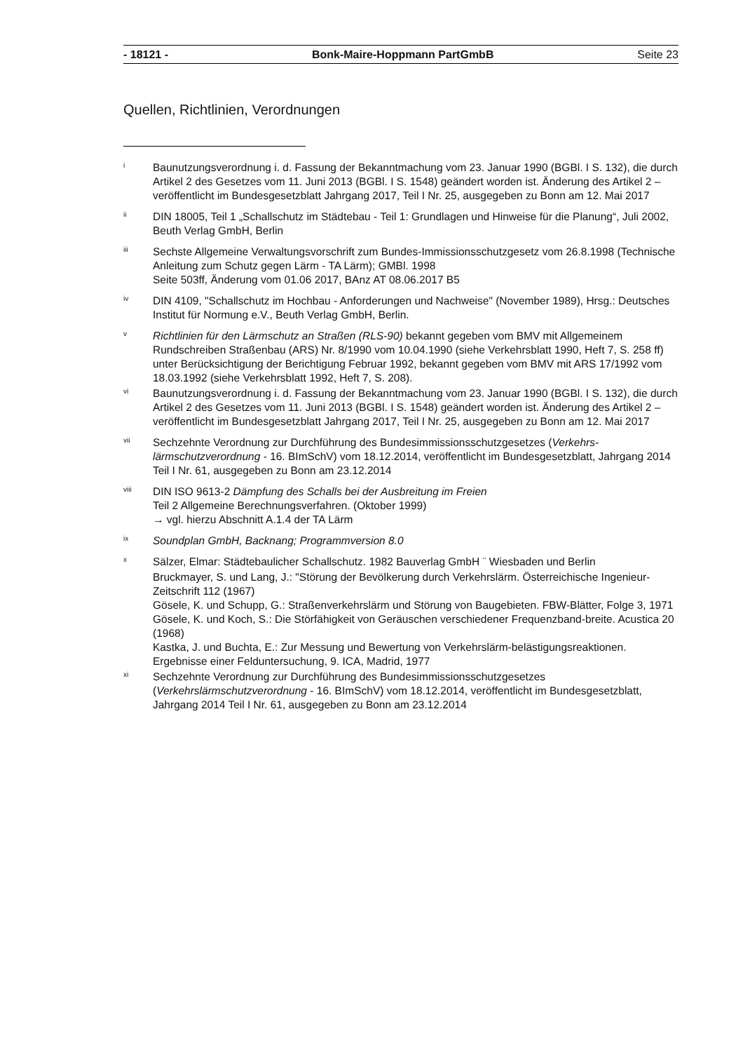- 18121 - Bonk-Maire-Hoppmann PartGmbB Seite 23
Quellen, Richtlinien, Verordnungen
i
Baunutzungsverordnung i. d. Fassung der Bekanntmachung vom 23. Januar 1990 (BGBl. I S. 132), die durch Artikel 2 des Gesetzes vom 11. Juni 2013 (BGBl. I S. 1548) geändert worden ist. Änderung des Artikel 2 – veröffentlicht im Bundesgesetzblatt Jahrgang 2017, Teil I Nr. 25, ausgegeben zu Bonn am 12. Mai 2017
ii
DIN 18005, Teil 1 „Schallschutz im Städtebau - Teil 1: Grundlagen und Hinweise für die Planung“, Juli 2002, Beuth Verlag GmbH, Berlin
iii
Sechste Allgemeine Verwaltungsvorschrift zum Bundes-Immissionsschutzgesetz vom 26.8.1998 (Technische Anleitung zum Schutz gegen Lärm - TA Lärm); GMBl. 1998
Seite 503ff, Änderung vom 01.06 2017, BAnz AT 08.06.2017 B5
iv
DIN 4109, "Schallschutz im Hochbau - Anforderungen und Nachweise" (November 1989), Hrsg.: Deutsches Institut für Normung e.V., Beuth Verlag GmbH, Berlin.
v
Richtlinien für den Lärmschutz an Straßen (RLS-90) bekannt gegeben vom BMV mit Allgemeinem Rundschreiben Straßenbau (ARS) Nr. 8/1990 vom 10.04.1990 (siehe Verkehrsblatt 1990, Heft 7, S. 258 ff) unter Berücksichtigung der Berichtigung Februar 1992, bekannt gegeben vom BMV mit ARS 17/1992 vom 18.03.1992 (siehe Verkehrsblatt 1992, Heft 7, S. 208).
vi
Baunutzungsverordnung i. d. Fassung der Bekanntmachung vom 23. Januar 1990 (BGBl. I S. 132), die durch Artikel 2 des Gesetzes vom 11. Juni 2013 (BGBl. I S. 1548) geändert worden ist. Änderung des Artikel 2 – veröffentlicht im Bundesgesetzblatt Jahrgang 2017, Teil I Nr. 25, ausgegeben zu Bonn am 12. Mai 2017
vii
Sechzehnte Verordnung zur Durchführung des Bundesimmissionsschutzgesetzes (Verkehrs-lärmschutzverordnung - 16. BImSchV) vom 18.12.2014, veröffentlicht im Bundesgesetzblatt, Jahrgang 2014 Teil I Nr. 61, ausgegeben zu Bonn am 23.12.2014
viii
DIN ISO 9613-2 Dämpfung des Schalls bei der Ausbreitung im Freien
Teil 2 Allgemeine Berechnungsverfahren. (Oktober 1999)
→ vgl. hierzu Abschnitt A.1.4 der TA Lärm
ix
Soundplan GmbH, Backnang; Programmversion 8.0
x
Sälzer, Elmar: Städtebaulicher Schallschutz. 1982 Bauverlag GmbH ¨ Wiesbaden und Berlin
Bruckmayer, S. und Lang, J.: "Störung der Bevölkerung durch Verkehrslärm. Österreichische Ingenieur-Zeitschrift 112 (1967)
Gösele, K. und Schupp, G.: Straßenverkehrslärm und Störung von Baugebieten. FBW-Blätter, Folge 3, 1971
Gösele, K. und Koch, S.: Die Störfähigkeit von Geräuschen verschiedener Frequenzband-breite. Acustica 20 (1968)
Kastka, J. und Buchta, E.: Zur Messung und Bewertung von Verkehrslärm-belästigungsreaktionen. Ergebnisse einer Felduntersuchung, 9. ICA, Madrid, 1977
xi
Sechzehnte Verordnung zur Durchführung des Bundesimmissionsschutzgesetzes (Verkehrslärmschutzverordnung - 16. BImSchV) vom 18.12.2014, veröffentlicht im Bundesgesetzblatt, Jahrgang 2014 Teil I Nr. 61, ausgegeben zu Bonn am 23.12.2014